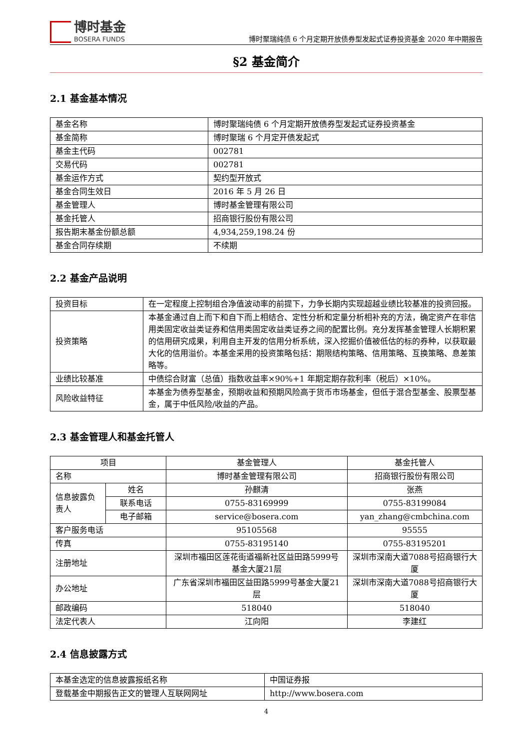博时基金
BOSERA FUNDS
博时聚瑞纯债 6 个月定期开放债券型发起式证券投资基金 2020 年中期报告
§2 基金简介
2.1 基金基本情况
| 基金名称 | 博时聚瑞纯债 6 个月定期开放债券型发起式证券投资基金 |
| 基金简称 | 博时聚瑞 6 个月定开债发起式 |
| 基金主代码 | 002781 |
| 交易代码 | 002781 |
| 基金运作方式 | 契约型开放式 |
| 基金合同生效日 | 2016 年 5 月 26 日 |
| 基金管理人 | 博时基金管理有限公司 |
| 基金托管人 | 招商银行股份有限公司 |
| 报告期末基金份额总额 | 4,934,259,198.24 份 |
| 基金合同存续期 | 不续期 |
2.2 基金产品说明
| 投资目标 | 在一定程度上控制组合净值波动率的前提下，力争长期内实现超越业绩比较基准的投资回报。 |
| 投资策略 | 本基金通过自上而下和自下而上相结合、定性分析和定量分析相补充的方法，确定资产在非信用类固定收益类证券和信用类固定收益类证券之间的配置比例。充分发挥基金管理人长期积累的信用研究成果，利用自主开发的信用分析系统，深入挖掘价值被低估的标的券种，以获取最大化的信用溢价。本基金采用的投资策略包括：期限结构策略、信用策略、互换策略、息差策略等。 |
| 业绩比较基准 | 中债综合财富（总值）指数收益率×90%+1 年期定期存款利率（税后）×10%。 |
| 风险收益特征 | 本基金为债券型基金，预期收益和预期风险高于货币市场基金，但低于混合型基金、股票型基金，属于中低风险/收益的产品。 |
2.3 基金管理人和基金托管人
| 项目 | | 基金管理人 | 基金托管人 |
| --- | --- | --- | --- |
| 名称 | | 博时基金管理有限公司 | 招商银行股份有限公司 |
| 信息披露负责人 | 姓名 | 孙麒清 | 张燕 |
| | 联系电话 | 0755-83169999 | 0755-83199084 |
| | 电子邮箱 | service@bosera.com | yan_zhang@cmbchina.com |
| 客户服务电话 | | 95105568 | 95555 |
| 传真 | | 0755-83195140 | 0755-83195201 |
| 注册地址 | | 深圳市福田区莲花街道福新社区益田路5999号基金大厦21层 | 深圳市深南大道7088号招商银行大厦 |
| 办公地址 | | 广东省深圳市福田区益田路5999号基金大厦21层 | 深圳市深南大道7088号招商银行大厦 |
| 邮政编码 | | 518040 | 518040 |
| 法定代表人 | | 江向阳 | 李建红 |
2.4 信息披露方式
| 本基金选定的信息披露报纸名称 | 中国证券报 |
| 登载基金中期报告正文的管理人互联网网址 | http://www.bosera.com |
4